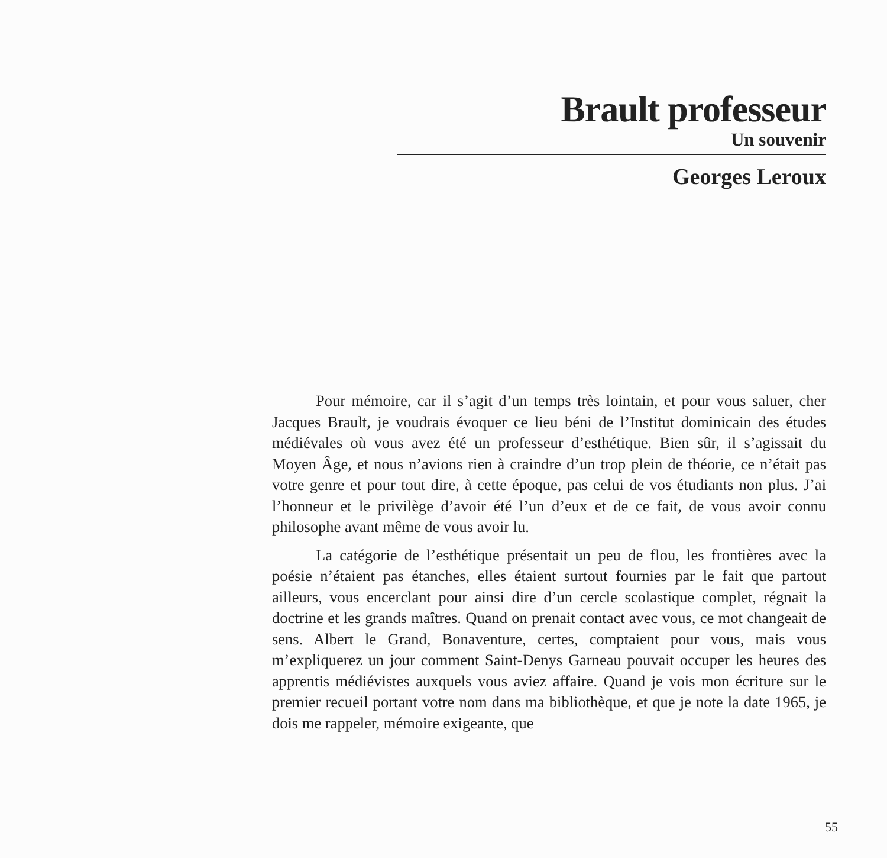Brault professeur
Un souvenir
Georges Leroux
Pour mémoire, car il s’agit d’un temps très lointain, et pour vous saluer, cher Jacques Brault, je voudrais évoquer ce lieu béni de l’Institut dominicain des études médiévales où vous avez été un professeur d’esthétique. Bien sûr, il s’agissait du Moyen Âge, et nous n’avions rien à craindre d’un trop plein de théorie, ce n’était pas votre genre et pour tout dire, à cette époque, pas celui de vos étudiants non plus. J’ai l’honneur et le privilège d’avoir été l’un d’eux et de ce fait, de vous avoir connu philosophe avant même de vous avoir lu.
La catégorie de l’esthétique présentait un peu de flou, les frontières avec la poésie n’étaient pas étanches, elles étaient surtout fournies par le fait que partout ailleurs, vous encerclant pour ainsi dire d’un cercle scolastique complet, régnait la doctrine et les grands maîtres. Quand on prenait contact avec vous, ce mot changeait de sens. Albert le Grand, Bonaventure, certes, comptaient pour vous, mais vous m’expliquerez un jour comment Saint-Denys Garneau pouvait occuper les heures des apprentis médiévistes auxquels vous aviez affaire. Quand je vois mon écriture sur le premier recueil portant votre nom dans ma bibliothèque, et que je note la date 1965, je dois me rappeler, mémoire exigeante, que
55